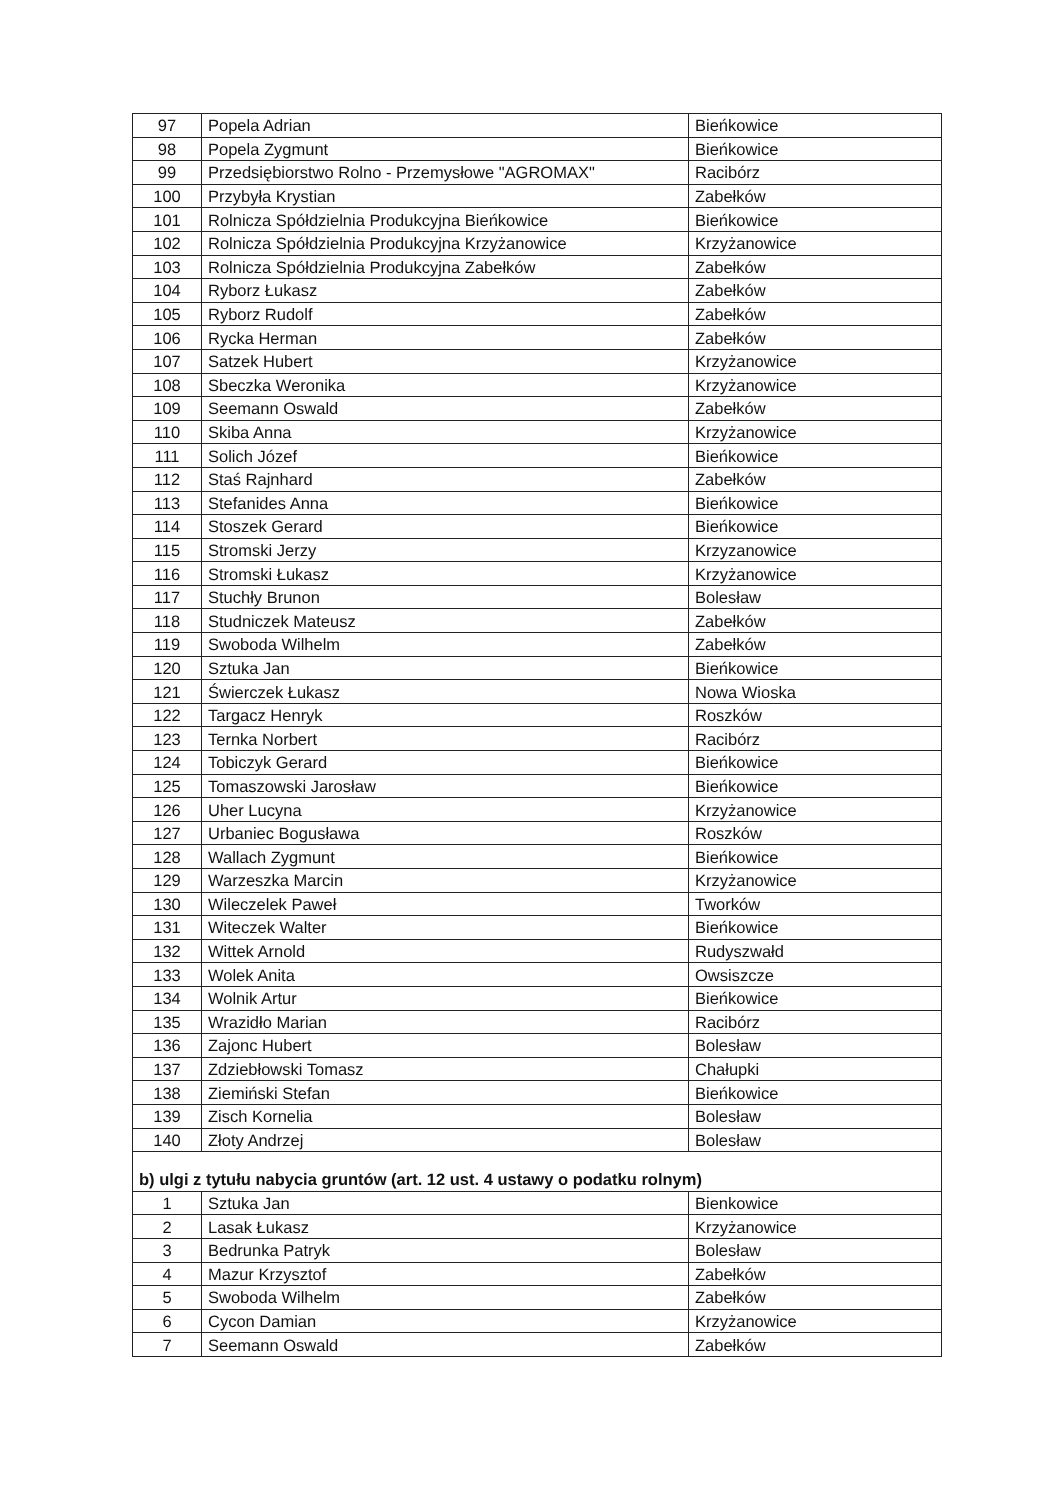| 97 | Popela Adrian | Bieńkowice |
| 98 | Popela Zygmunt | Bieńkowice |
| 99 | Przedsiębiorstwo Rolno - Przemysłowe "AGROMAX" | Racibórz |
| 100 | Przybyła Krystian | Zabełków |
| 101 | Rolnicza Spółdzielnia Produkcyjna Bieńkowice | Bieńkowice |
| 102 | Rolnicza Spółdzielnia Produkcyjna Krzyżanowice | Krzyżanowice |
| 103 | Rolnicza Spółdzielnia Produkcyjna Zabełków | Zabełków |
| 104 | Ryborz Łukasz | Zabełków |
| 105 | Ryborz Rudolf | Zabełków |
| 106 | Rycka Herman | Zabełków |
| 107 | Satzek Hubert | Krzyżanowice |
| 108 | Sbeczka Weronika | Krzyżanowice |
| 109 | Seemann Oswald | Zabełków |
| 110 | Skiba Anna | Krzyżanowice |
| 111 | Solich Józef | Bieńkowice |
| 112 | Staś Rajnhard | Zabełków |
| 113 | Stefanides Anna | Bieńkowice |
| 114 | Stoszek Gerard | Bieńkowice |
| 115 | Stromski Jerzy | Krzyzanowice |
| 116 | Stromski Łukasz | Krzyżanowice |
| 117 | Stuchły Brunon | Bolesław |
| 118 | Studniczek Mateusz | Zabełków |
| 119 | Swoboda Wilhelm | Zabełków |
| 120 | Sztuka Jan | Bieńkowice |
| 121 | Świerczek Łukasz | Nowa Wioska |
| 122 | Targacz Henryk | Roszków |
| 123 | Ternka Norbert | Racibórz |
| 124 | Tobiczyk Gerard | Bieńkowice |
| 125 | Tomaszowski Jarosław | Bieńkowice |
| 126 | Uher Lucyna | Krzyżanowice |
| 127 | Urbaniec Bogusława | Roszków |
| 128 | Wallach Zygmunt | Bieńkowice |
| 129 | Warzeszka Marcin | Krzyżanowice |
| 130 | Wileczelek Paweł | Tworków |
| 131 | Witeczek Walter | Bieńkowice |
| 132 | Wittek Arnold | Rudyszwałd |
| 133 | Wolek Anita | Owsiszcze |
| 134 | Wolnik Artur | Bieńkowice |
| 135 | Wrazidło Marian | Racibórz |
| 136 | Zajonc Hubert | Bolesław |
| 137 | Zdziebłowski Tomasz | Chałupki |
| 138 | Ziemiński Stefan | Bieńkowice |
| 139 | Zisch Kornelia | Bolesław |
| 140 | Złoty Andrzej | Bolesław |
| b) ulgi z tytułu nabycia gruntów (art. 12 ust. 4 ustawy o podatku rolnym) | | |
| 1 | Sztuka Jan | Bienkowice |
| 2 | Lasak Łukasz | Krzyżanowice |
| 3 | Bedrunka Patryk | Bolesław |
| 4 | Mazur Krzysztof | Zabełków |
| 5 | Swoboda Wilhelm | Zabełków |
| 6 | Cycon Damian | Krzyżanowice |
| 7 | Seemann Oswald | Zabełków |